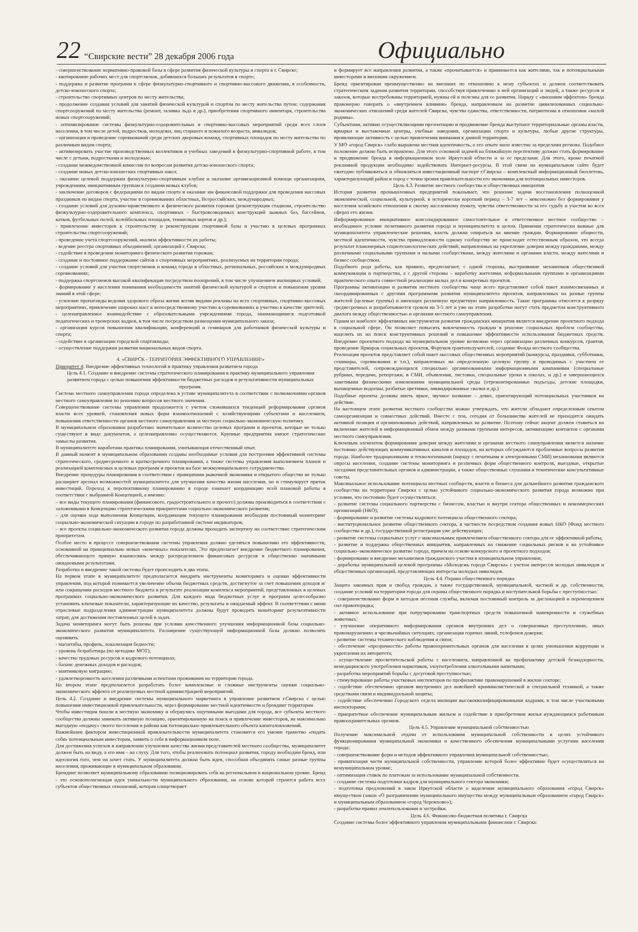22 “Свирские вести” 28 декабря 2006 года Официально
- совершенствование нормативно-правовой базы в сфере развития физической культуры и спорта в г. Свирске;
- квотирование рабочих мест для спортсменов, добившихся больших результатов в спорте;
- поддержка и развитие программ в сфере физкультурно-спортивного и спортивно-массового движения, в особенности, детско-юношеского спорта;
- строительство спортивных центров по месту жительства;
- продолжение создания условий для занятий физической культурой и спортом по месту жительства путем: содержания спортсооружений по месту жительства (ремонт, заливка льда и др.), приобретения спортивного инвентаря, строительства новых спортсооружений;
- оптимизирование системы физкультурно-оздоровительных и спортивно-массовых мероприятий среди всех слоев населения, в том числе детей, подростков, молодежи, лиц старшего и пожилого возраста, инвалидов;
- организация и проведение соревнований среди детских дворовых команд, спортивных площадок по месту жительства по различным видам спорта;
- активизировать участие производственных коллективов и учебных заведений в физкультурно-спортивной работе, в том числе с детьми, подростками и молодежью;
- создание межведомственной комиссии по вопросам развития детско-юношеского спорта;
- создание новых детско-юношеских спортивных школ;
- оказание целевой поддержки физкультурно-спортивным клубам и оказание организационной помощи организациям, учреждениям, инициативным группам в создании новых клубов;
- заключение договоров с федерациями по видам спорта и оказание им финансовой поддержки для проведения массовых праздников по видам спорта, участие в соревнованиях областных, Всероссийских, международных;
- создание условий для духовно-нравственного и физического развития горожан (реконструкция стадиона, строительство физкультурно-оздоровительного комплекса, спортивных - быстровозводимых конструкций лыжных баз, бассейнов, катков, футбольных полей, волейбольных площадок, теннисных кортов и др.);
- привлечение инвесторов к строительству и реконструкции спортивной базы и участию в целевых программах строительства спортсооружений;
- проведение учета спортсооружений, анализа эффективности их работы;
- ведение реестра спортивных объединений, организаций г. Свирска;
- содействие в проведении мониторинга физического развития горожан;
- создание и постоянное поддержание сайтов о спортивных мероприятиях, реализуемых на территории города;
- создание условий для участия спортсменов и команд города в областных, региональных, российских и международных соревнованиях;
- поддержка спортсменов высокой квалификации посредством поощрений, в том числе улучшением жилищных условий;
- формирование у населения понимания необходимости занятий физической культурой и спортом и повышения уровня знаний в этой сфере;
- усиление пропаганды ведения здорового образа жизни всеми видами рекламы на всех спортивных, спортивно-массовых мероприятиях, привлечение широких масс к непосредственному участию в соревнованиях и участию в качестве зрителей;
- целенаправленное взаимодействие с образовательными учреждениями города, занимающимися подготовкой педагогических и тренерских кадров, в том числе посредством размещения муниципального заказа;
- организация курсов повышения квалификации, конференций и семинаров для работников физической культуры и спорта;
- содействие в организации городской спартакиады;
- осуществление поддержки развития национальных видов спорта.
4. «СВИРСК - ТЕРРИТОРИЯ ЭФФЕКТИВНОГО УПРАВЛЕНИЯ!»
Приоритет 4: Внедрение эффективных технологий в практику управления развитием города
Цель 4.1. Создание и внедрение системы стратегического планирования в практику муниципального управления развитием города с целью повышения эффективности бюджетных расходов и результативности муниципальных программ.
Система местного самоуправления города определена в уставе муниципалитета в соответствии с полномочиями органов местного самоуправления по решению вопросов местного значения.
Совершенствование системы управления продолжается с учетом сложившихся тенденций реформирования органов власти всех уровней, становления новых форм взаимоотношений с хозяйствующими субъектами и населением, повышения ответственности органов местного самоуправления за местную социально-экономическую политику.
В муниципальном образовании разработано значительное количество целевых программ и проектов, которые не только существуют в виде документов, а целенаправленно осуществляются. Крупные предприятия имеют стратегические замыслы развития.
В муниципалитете наработана практика планирования, учитывающая отечественный опыт.
В данный момент в муниципальном образовании созданы необходимые условия для построения эффективной системы стратегического, среднесрочного и краткосрочного планирования, а также системы управления выполнением планов и реализацией комплексных и целевых программ и проектов на базе межмуниципального сотрудничества.
Внедрение процедуры планирования в соответствии с принципами рыночной экономики и открытого общества не только расширяет арсенал возможностей муниципалитета для улучшения качества жизни населения, но и стимулирует приток инвестиций. Переход к перспективному планированию в городе означает координацию всей плановой работы в соответствии с выбранной Концепцией, а именно:
– все виды текущего планирования (финансового, градостроительного и прочего) должны производиться в соответствии с заложенными в Концепцию стратегическими приоритетами социально-экономического развития;
– для оценки хода выполнения Концепции, координации текущего планирования необходим постоянный мониторинг социально-экономической ситуации в городе по разработанной системе индикаторов;
– все проекты социально-экономического развития города должны проходить экспертизу на соответствие стратегическим приоритетам.
Особое место в процессе совершенствования системы управления должно уделяться повышению его эффективности, основанной на принципиально новых «конечных» показателях. Это предполагает внедрение бюджетного планирования, обеспечивающего прямую взаимосвязь между распределением финансовых ресурсов и общественно значимыми ожидаемыми результатами.
Разработка и внедрение такой системы будет происходить в два этапа.
На первом этапе в муниципалитете предполагается внедрить инструменты мониторинга и оценки эффективности управления, под которой понимается увеличение объема бюджетных средств, достигнутое за счет повышения доходов и/или сокращения расходов местного бюджета в результате реализации комплекса мероприятий, представленных в целевых программах социально-экономического развития. Для каждого вида бюджетных услуг и программ целесообразно установить ключевые показатели, характеризующие их качество, результаты и ожидаемый эффект. В соответствии с ними отраслевые подразделения администрации муниципалитета должны будут проводить мониторинг результативности затрат, для достижения поставленных целей и задач.
Задача мониторинга могут быть решены при условии качественного улучшения информационной базы социально-экономического развития муниципалитета. Расширение существующей информационной базы должно позволять оценивать:
- масштабы, профиль, локализация бедности;
- уровень безработицы (по методике МОТ);
- качество трудовых ресурсов и кадрового потенциала;
- баланс денежных доходов и расходов;
- маятниковую миграцию;
- удовлетворенность населения различными аспектами проживания на территории города.
На втором этапе предполагается разработать более комплексные и сложные инструменты оценки социально-экономического эффекта от реализуемых местной администрацией мероприятий.
Цель 4.2. Создание и внедрение системы муниципального маркетинга в управление развитием г.Свирска с целью повышения инвестиционной привлекательности, через формирование местной идентичности и брендинг территории
Чтобы инвестиции пошли в местную экономику и обернулись ощутимыми выгодами для города, все субъекты местного сообщества должны занимать активную позицию, ориентированную на поиск и привлечение инвесторов, на максимально выгодную «подачу» своего поселения и района как потенциально привлекательного объекта капиталовложений.
Важнейшим фактором инвестиционной привлекательности муниципалитета становится его умение грамотно «подать себя» потенциальным инвесторам, заявить о себе в информационном поле.
Для достижения успехов в направлении улучшения качества жизни представителей местного сообщества, муниципалитет должен быть на виду, а его имя – на слуху. Для того, чтобы реализовать потенциал развития, городу необходим бренд, или идеология того, чем он хочет стать. У муниципалитета должна быть идея, способная объединять самые разные группы населения, проживающие в муниципальном образовании.
Брендинг позволяет муниципальному образованию позиционировать себя на региональном и национальном уровне. Бренд - это основополагающая идея уникальности муниципального образования, на основе которой строится работа всех субъектов общественных отношений, которая олицетворяет
и формирует все направления развития, а также «прочитывается» и принимается как жителями, так и потенциальными инвесторами и внешним окружением.
Бренд ориентирован преимущественно на внешних по отношению к нему субъектах и должен соответствовать стратегическим задачам развития территории, способствуя привлечению к ней организаций и людей, а также ресурсов и заказов, которые востребованы территорией, нужны ей и полезны для ее развития. Наряду с «внешним эффектом» бренда правомерно говорить о «внутреннем влиянии» бренда, направленном на развитие цивилизованных социально-экономических отношений среди жителей Свирска, чувства единства, ответственности, патриотизма в отношении «малой родины».
Субъектами, активно осуществляющими презентацию и продвижение бренда выступают территориальные органы власти, ярмарки и выставочные центры, учебные заведения, организации спорта и культуры, любые другие структуры, проявляющие активность с целью привлечения внимания к данной территории.
У МО «город Свирск» слабо выражена местная идентичность, о его опыте мало известно за пределами региона. Подобное положение должно быть исправлено. Для этого основной задачей на ближайшую перспективу должно стать формирование и продвижение бренда в информационном поле Иркутской области и за ее пределами. Для этого, кроме печатной рекламной продукции необходимо задействовать Интернет-ресурсы. В этой связи на муниципальном сайте будет ежегодно публиковаться и обновляться инвестиционный паспорт г.Свирска – комплексный информационный бюллетень, характеризующий район и город с точки зрения привлекательности его экономики для потенциальных инвесторов.
Цель 4.3. Развитие местного сообщества и общественных инициатив
История развития промышленных предприятий показывает, что решение задачи восстановления полноценной экономической, социальной, культурной, в исторически короткий период – 3-7 лет – невозможно без формирования у населения хозяйского отношения к своему населенному пункту, чувства ответственности за его судьбу и участия во всех сферах его жизни.
Информированное инициативное консолидированное самостоятельное и ответственное местное сообщество – необходимое условие позитивного развития города и муниципалитета в целом. Принимая стратегически важные для муниципалитета управленческие решения, власть должна опираться на мнение граждан. Формирование общности, местной идентичности, чувства принадлежности одному сообществу не происходит естественным образом, это всегда результат планомерных социотехнологических действий, направленных на укрепление доверия между гражданами, между различными социальными группами и малыми сообществами, между жителями и органами власти, между жителями и бизнес сообществом.
Подобного рода работы, как правило, предполагают, с одной стороны, выстраивание механизмов общественной коммуникации и партнерства, а с другой стороны – наработку жителями, неформальными группами и организациями практического опыта совместной реализации малых дел и конкретных проектов.
Программы активизации и развития местного сообщества чаще всего представляют собой пакет взаимосвязанных и скоординированных с другими программами развития муниципалитета проектов, направленных на разные группы жителей (целевые группы) и имеющих различную предметную направленность. Такие программы относятся к разряду среднесрочных и разрабатываются сроком на 3-5 лет и уже на этапе разработки могут стать предметом конструктивного диалога между общественностью и органами местного самоуправления.
Одним из наиболее эффективных инструментов развития гражданских инициатив является внедрение проектного подхода в социальной сфере. Он позволяет повысить вовлеченность граждан в решение социальных проблем сообщества, нацелить их на поиск конструктивных решений и повышение эффективности использования бюджетных средств. Внедрение проектного подхода на муниципальном уровне возможно через организацию различных конкурсов, грантов, проведение Ярмарок социальных проектов, Форумов грантополучателей, создание Фонда местного сообщества.
Реализация проектов представляет собой пакет массовых общественных мероприятий (конкурсы, праздники, субботники, семинары, соревнования и т.п.), направленных на определенную целевую группу и проводимых с участием ее представителей, сопровождающихся специально организованными информационными кампаниями (специальные рубрики, передачи, репортажи, в СМИ, объявления, листовки, специальные уроки в школах, и др.) и завершающихся заметными физическими изменениями муниципальной среды (отремонтированные подъезды, детские площадки, вычищенные водоемы, разбитые цветники, ликвидированные свалки и др.)
Подобные проекты должны иметь яркое, звучное название – девиз, ориентирующий потенциальных участников на действие.
На настоящем этапе развития местного сообщества можно утверждать, что жители обладают определенным опытом самоорганизации и совместных действий. Вместе с тем, сегодня от большинства жителей не приходится ожидать активной позиции и организованных действий, направленных на развитие. Поэтому сейчас акцент должен ставиться на включение жителей в информационный обмен между разными группами интересов, активизацию контактов с органами местного самоуправления.
Ключевым элементом формирования доверия между жителями и органами местного самоуправления является наличие постоянно действующих коммуникативных каналов и площадок, на которых обсуждаются проблемные вопросы развития города. Наиболее традиционными и технологичными (наряду с печатными и электронными СМИ) механизмами являются опросы населения, создание системы мониторинга и различных форм общественного контроля, выездные, открытые заседания представительных органов и администрации, а также общественные слушания и тематические консультативные советы.
Максимальное использование потенциала местных сообществ, власти и бизнеса для дальнейшего развития гражданского сообщества на территории Свирска с целью устойчивого социально-экономического развития города возможно при условии, что постоянно будет осуществляться:
- развитие системы социального партнерства с бизнесом, властью и внутри сектора общественных и некоммерческих организаций (НКО);
- формирование и развитие системы кадрового потенциала общественного сектора;
- институциональное развитие общественного сектора, в частности посредством создания новых НКО (Фонд местного сообщества и др.), государственной регистрации уже действующих;
- развитие системы социальных услуг с максимальным привлечением общественного сектора для ее эффективной работы;
- развитие и поддержка общественных инициатив, направленных на снижение социальных рисков и на устойчивое социально–экономическое развитие города, причем на основе конкурсного и проектного подходов;
- формирование и внедрение механизмов гражданского участия в муниципальном управлении;
- доработка муниципальной целевой программы «Молодежь города Свирска» с учетом интересов молодых инвалидов и общественных организаций, представляющих интересы молодых инвалидов.
Цель 4.4. Охрана общественного порядка
Защита законных прав и свобод граждан, а также государственной, муниципальной, частной и др. собственности, создание условий на территории города для охраны общественного порядка и наступательной борьбы с преступностью:
- совершенствование форм и методов несения службы, включая постоянный контроль за дислокацией и перемещением сил правопорядка;
- активное использование при патрулировании транспортных средств повышенной маневренности и служебных животных;
- улучшение оперативного информирования органов внутренних дел о совершенных преступлениях, иных правонарушениях и чрезвычайных ситуациях; организация горячих линий, телефонов доверия;
- развитие системы технического наблюдения и связи;
- обеспечение «прозрачности» работы правоохранительных органов для населения в целях уменьшения коррупции и укрепления их авторитета;
- осуществление просветительской работы с населением, направленной на профилактику детской безнадзорности, немедицинского употребления наркотиков, злоупотребления алкогольными напитками;
- разработка мероприятий борьбы с досуговой преступностью;
- стимулирование работы участковых инспекторов по профилактике правонарушений в жилом секторе;
- содействие обеспечению органов внутренних дел новейшей криминалистической и специальной техникой, а также средствами связи и индивидуальной защиты;
- содействие обеспечению Городского отдела милиции высококвалифицированными кадрами, в том числе участковыми инспекторами;
- приоритетное обеспечение муниципальным жильем и содействие в приобретении жилья нуждающимся работникам правоохранительных органов.
Цель 4.5. Управление муниципальной собственностью
Получение максимальной отдачи от использования муниципальной собственности в целях устойчивого функционирования муниципальной экономики и качественного обеспечения муниципальными услугами населения города:
- совершенствование форм и методов эффективного управления муниципальной собственностью;
- приватизация части муниципальной собственности, управление которой более эффективно будет осуществляться на немуниципальном уровне;
- оптимизация ставок по платежам за использование муниципальной собственности.
- создание системы подготовки кадров для муниципального сектора экономики;
- подготовка предложений в закон Иркутской области о наделении муниципального образования «город Свирск» имуществом (закон «О разграничении муниципального имущества между муниципальным образованием «город Свирск» и муниципальным образованием «город Черемхово»);
- разработка правил землепользования и застройки.
Цель 4.6. Финансово-бюджетная политика г. Свирска
Создание системы более эффективного управления муниципальными финансами г. Свирска: